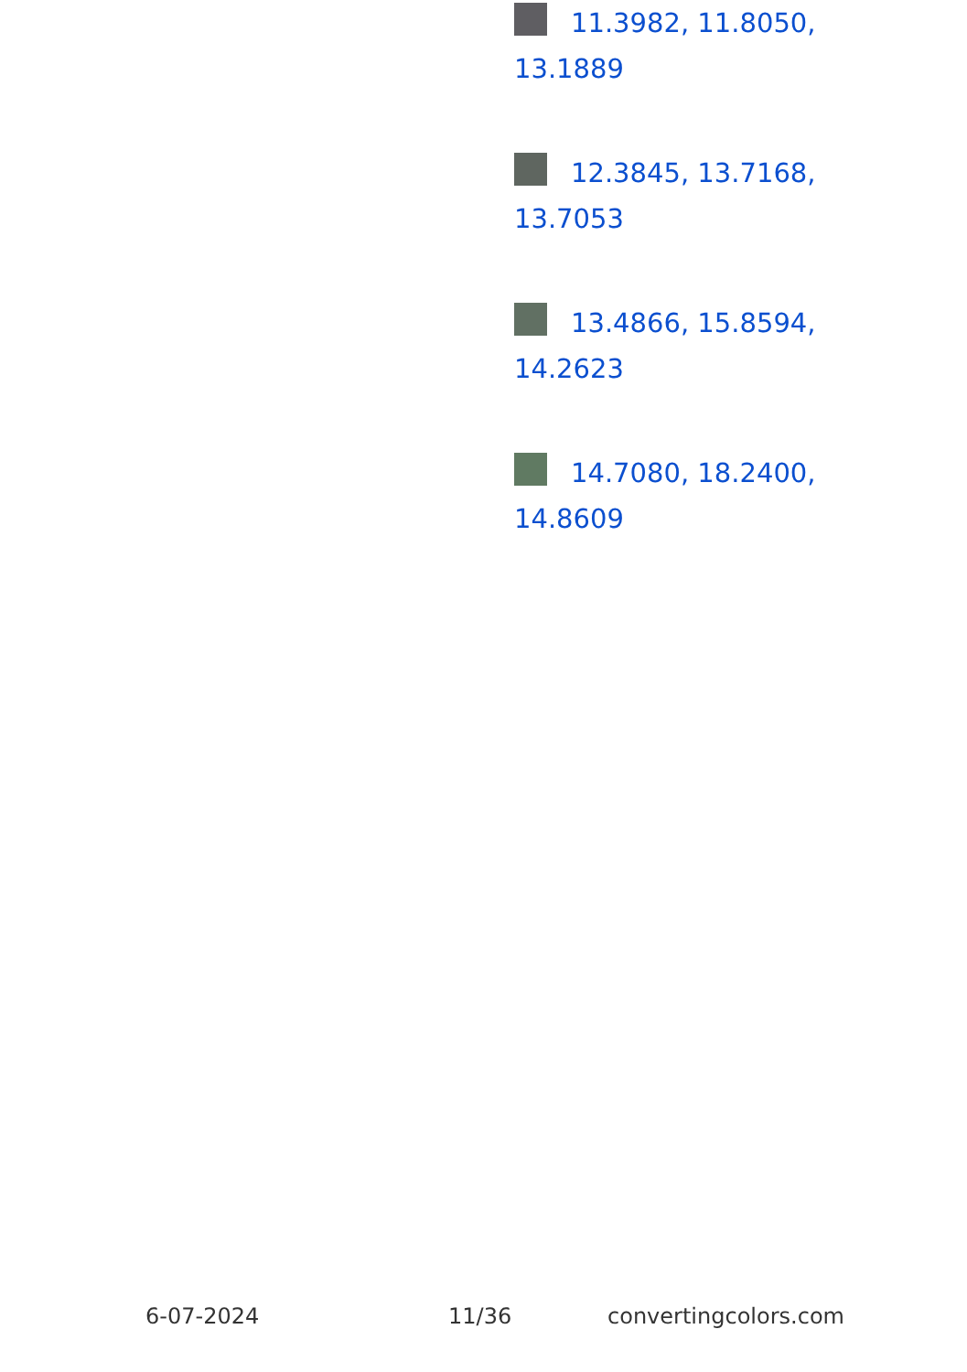11.3982, 11.8050, 13.1889
12.3845, 13.7168, 13.7053
13.4866, 15.8594, 14.2623
14.7080, 18.2400, 14.8609
6-07-2024 11/36 convertingcolors.com